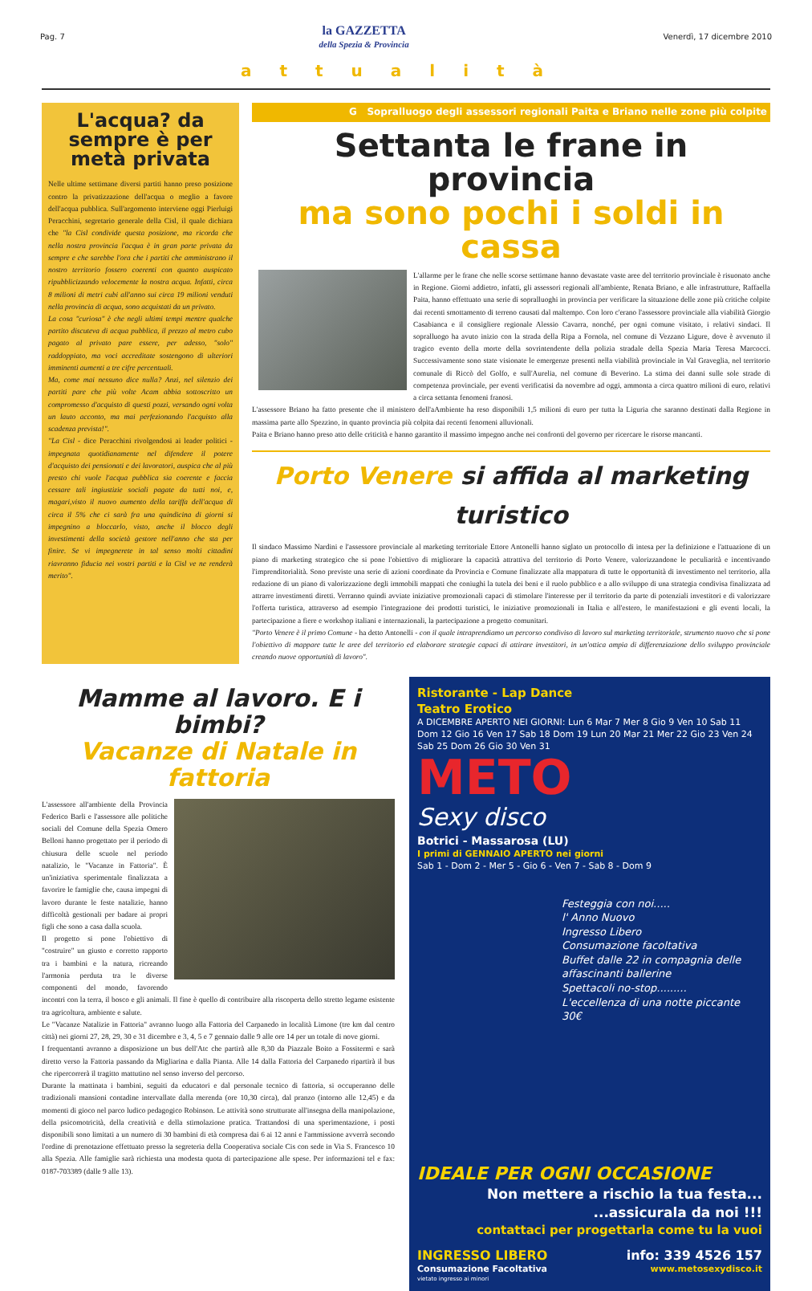Pag. 7
la GAZZETTA
della Spezia & Provincia
Venerdì, 17 dicembre 2010
attualità
L'acqua? da sempre è per metà privata
Nelle ultime settimane diversi partiti hanno preso posizione contro la privatizzazione dell'acqua o meglio a favore dell'acqua pubblica. Sull'argomento interviene oggi Pierluigi Peracchini, segretario generale della Cisl, il quale dichiara che "la Cisl condivide questa posizione, ma ricorda che nella nostra provincia l'acqua è in gran parte privata da sempre e che sarebbe l'ora che i partiti che amministrano il nostro territorio fossero coerenti con quanto auspicato ripubblicizzando velocemente la nostra acqua. Infatti, circa 8 milioni di metri cubi all'anno sui circa 19 milioni venduti nella provincia di acqua, sono acquistati da un privato.
La cosa "curiosa" è che negli ultimi tempi mentre qualche partito discuteva di acqua pubblica, il prezzo al metro cubo pagato al privato pare essere, per adesso, "solo" raddoppiato, ma voci accreditate sostengono di ulteriori imminenti aumenti a tre cifre percentuali.
Ma, come mai nessuno dice nulla? Anzi, nel silenzio dei partiti pare che più volte Acam abbia sottoscritto un compromesso d'acquisto di questi pozzi, versando ogni volta un lauto acconto, ma mai perfezionando l'acquisto alla scadenza prevista!".
"La Cisl - dice Peracchini rivolgendosi ai leader politici - impegnata quotidianamente nel difendere il potere d'acquisto dei pensionati e dei lavoratori, auspica che al più presto chi vuole l'acqua pubblica sia coerente e faccia cessare tali ingiustizie sociali pagate da tutti noi, e, magari,visto il nuovo aumento della tariffa dell'acqua di circa il 5% che ci sarà fra una quindicina di giorni si impegnino a bloccarlo, visto, anche il blocco degli investimenti della società gestore nell'anno che sta per finire. Se vi impegnerete in tal senso molti cittadini riavranno fiducia nei vostri partiti e la Cisl ve ne renderà merito".
G Sopralluogo degli assessori regionali Paita e Briano nelle zone più colpite
Settanta le frane in provincia
ma sono pochi i soldi in cassa
L'allarme per le frane che nelle scorse settimane hanno devastate vaste aree del territorio provinciale è risuonato anche in Regione. Giorni addietro, infatti, gli assessori regionali all'ambiente, Renata Briano, e alle infrastrutture, Raffaella Paita, hanno effettuato una serie di sopralluoghi in provincia per verificare la situazione delle zone più critiche colpite dai recenti smottamento di terreno causati dal maltempo. Con loro c'erano l'assessore provinciale alla viabilità Giorgio Casabianca e il consigliere regionale Alessio Cavarra, nonché, per ogni comune visitato, i relativi sindaci. Il sopralluogo ha avuto inizio con la strada della Ripa a Fornola, nel comune di Vezzano Ligure, dove è avvenuto il tragico evento della morte della sovrintendente della polizia stradale della Spezia Maria Teresa Marcocci. Successivamente sono state visionate le emergenze presenti nella viabilità provinciale in Val Graveglia, nel territorio comunale di Riccò del Golfo, e sull'Aurelia, nel comune di Beverino. La stima dei danni sulle sole strade di competenza provinciale, per eventi verificatisi da novembre ad oggi, ammonta a circa quattro milioni di euro, relativi a circa settanta fenomeni franosi.
L'assessore Briano ha fatto presente che il ministero dell'aAmbiente ha reso disponibili 1,5 milioni di euro per tutta la Liguria che saranno destinati dalla Regione in massima parte allo Spezzino, in quanto provincia più colpita dai recenti fenomeni alluvionali.
Paita e Briano hanno preso atto delle criticità e hanno garantito il massimo impegno anche nei confronti del governo per ricercare le risorse mancanti.
Porto Venere si affida al marketing turistico
Il sindaco Massimo Nardini e l'assessore provinciale al marketing territoriale Ettore Antonelli hanno siglato un protocollo di intesa per la definizione e l'attuazione di un piano di marketing strategico che si pone l'obiettivo di migliorare la capacità attrattiva del territorio di Porto Venere, valorizzandone le peculiarità e incentivando l'imprenditorialità. Sono previste una serie di azioni coordinate da Provincia e Comune finalizzate alla mappatura di tutte le opportunità di investimento nel territorio, alla redazione di un piano di valorizzazione degli immobili mappati che coniughi la tutela dei beni e il ruolo pubblico e a allo sviluppo di una strategia condivisa finalizzata ad attrarre investimenti diretti. Verranno quindi avviate iniziative promozionali capaci di stimolare l'interesse per il territorio da parte di potenziali investitori e di valorizzare l'offerta turistica, attraverso ad esempio l'integrazione dei prodotti turistici, le iniziative promozionali in Italia e all'estero, le manifestazioni e gli eventi locali, la partecipazione a fiere e workshop italiani e internazionali, la partecipazione a progetto comunitari.
"Porto Venere è il primo Comune - ha detto Antonelli - con il quale intraprendiamo un percorso condiviso di lavoro sul marketing territoriale, strumento nuovo che si pone l'obiettivo di mappare tutte le aree del territorio ed elaborare strategie capaci di attirare investitori, in un'ottica ampia di differenziazione dello sviluppo provinciale creando nuove opportunità di lavoro".
Mamme al lavoro. E i bimbi?
Vacanze di Natale in fattoria
L'assessore all'ambiente della Provincia Federico Barli e l'assessore alle politiche sociali del Comune della Spezia Omero Belloni hanno progettato per il periodo di chiusura delle scuole nel periodo natalizio, le "Vacanze in Fattoria". È un'iniziativa sperimentale finalizzata a favorire le famiglie che, causa impegni di lavoro durante le feste natalizie, hanno difficoltà gestionali per badare ai propri figli che sono a casa dalla scuola.
Il progetto si pone l'obiettivo di "costruire" un giusto e corretto rapporto tra i bambini e la natura, ricreando l'armonia perduta tra le diverse componenti del mondo, favorendo incontri con la terra, il bosco e gli animali. Il fine è quello di contribuire alla riscoperta dello stretto legame esistente tra agricoltura, ambiente e salute.
Le "Vacanze Natalizie in Fattoria" avranno luogo alla Fattoria del Carpanedo in località Limone (tre km dal centro città) nei giorni 27, 28, 29, 30 e 31 dicembre e 3, 4, 5 e 7 gennaio dalle 9 alle ore 14 per un totale di nove giorni.
I frequentanti avranno a disposizione un bus dell'Atc che partirà alle 8,30 da Piazzale Boito a Fossitermi e sarà diretto verso la Fattoria passando da Migliarina e dalla Pianta. Alle 14 dalla Fattoria del Carpanedo ripartirà il bus che ripercorrerà il tragitto mattutino nel senso inverso del percorso.
Durante la mattinata i bambini, seguiti da educatori e dal personale tecnico di fattoria, si occuperanno delle tradizionali mansioni contadine intervallate dalla merenda (ore 10,30 circa), dal pranzo (intorno alle 12,45) e da momenti di gioco nel parco ludico pedagogico Robinson. Le attività sono strutturate all'insegna della manipolazione, della psicomotricità, della creatività e della stimolazione pratica. Trattandosi di una sperimentazione, i posti disponibili sono limitati a un numero di 30 bambini di età compresa dai 6 ai 12 anni e l'ammissione avverrà secondo l'ordine di prenotazione effettuato presso la segreteria della Cooperativa sociale Cis con sede in Via S. Francesco 10 alla Spezia. Alle famiglie sarà richiesta una modesta quota di partecipazione alle spese. Per informazioni tel e fax: 0187-703389 (dalle 9 alle 13).
Ristorante - Lap Dance
Teatro Erotico
A DICEMBRE APERTO NEI GIORNI: Lun 6 Mar 7 Mer 8 Gio 9 Ven 10 Sab 11 Dom 12 Gio 16 Ven 17 Sab 18 Dom 19 Lun 20 Mar 21 Mer 22 Gio 23 Ven 24 Sab 25 Dom 26 Gio 30 Ven 31
METO
Sexy disco
Botrici - Massarosa (LU)
I primi di GENNAIO APERTO nei giorni
Sab 1 - Dom 2 - Mer 5 - Gio 6 - Ven 7 - Sab 8 - Dom 9
Festeggia con noi.....
l' Anno Nuovo
Ingresso Libero
Consumazione facoltativa
Buffet dalle 22 in compagnia delle affascinanti ballerine
Spettacoli no-stop.........
L'eccellenza di una notte piccante
30€
IDEALE PER OGNI OCCASIONE
Non mettere a rischio la tua festa...
...assicurala da noi !!!
contattaci per progettarla come tu la vuoi
INGRESSO LIBERO
Consumazione Facoltativa info: 339 4526 157
www.metosexydisco.it
vietato ingresso ai minori